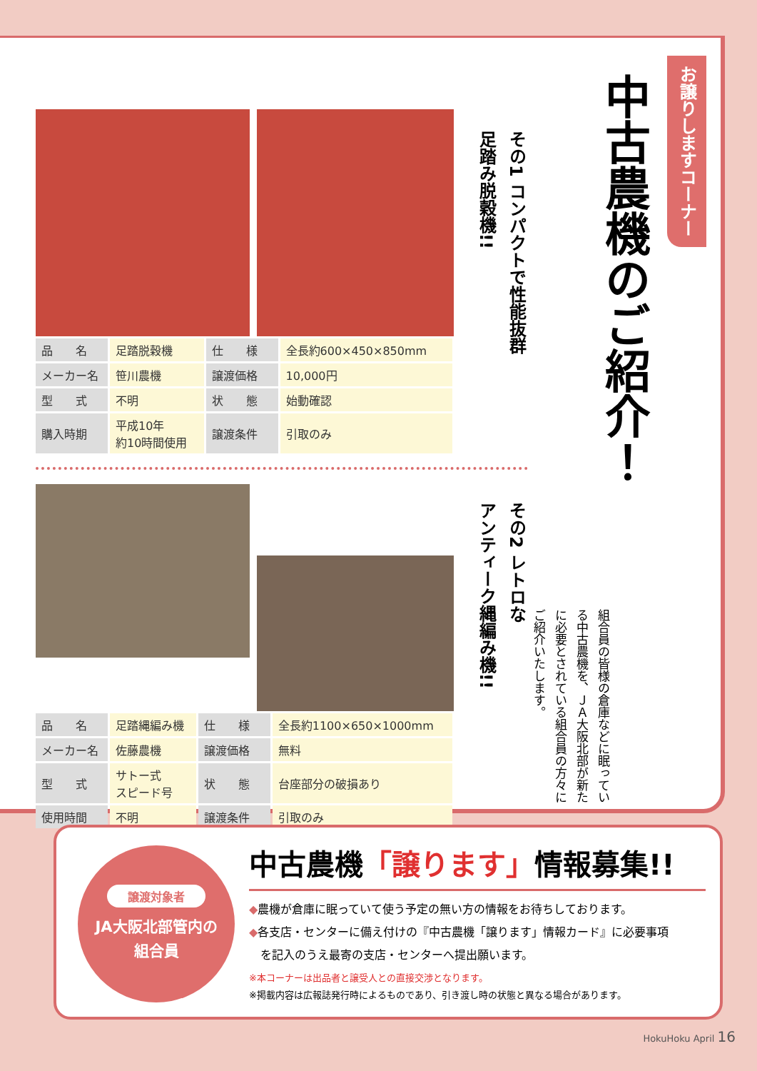お譲りしますコーナー
中古農機のご紹介！
組合員の皆様の倉庫などに眠っている中古農機を、ＪＡ大阪北部が新たに必要とされている組合員の方々にご紹介いたします。
その1 コンパクトで性能抜群
足踏み脱穀機!!
その2 レトロな
アンティーク縄編み機!!
| 品 名 | 足踏脱穀機 | 仕 様 | 全長約600×450×850mm |
| メーカー名 | 笹川農機 | 譲渡価格 | 10,000円 |
| 型 式 | 不明 | 状 態 | 始動確認 |
| 購入時期 | 平成10年 約10時間使用 | 譲渡条件 | 引取のみ |
| 品 名 | 足踏縄編み機 | 仕 様 | 全長約1100×650×1000mm |
| メーカー名 | 佐藤農機 | 譲渡価格 | 無料 |
| 型 式 | サトー式 スピード号 | 状 態 | 台座部分の破損あり |
| 使用時間 | 不明 | 譲渡条件 | 引取のみ |
譲渡対象者
JA大阪北部管内の
組合員
中古農機「譲ります」情報募集!!
◆農機が倉庫に眠っていて使う予定の無い方の情報をお待ちしております。
◆各支店・センターに備え付けの『中古農機「譲ります」情報カード』に必要事項
　を記入のうえ最寄の支店・センターへ提出願います。
※本コーナーは出品者と譲受人との直接交渉となります。
※掲載内容は広報誌発行時によるものであり、引き渡し時の状態と異なる場合があります。
HokuHoku April 16